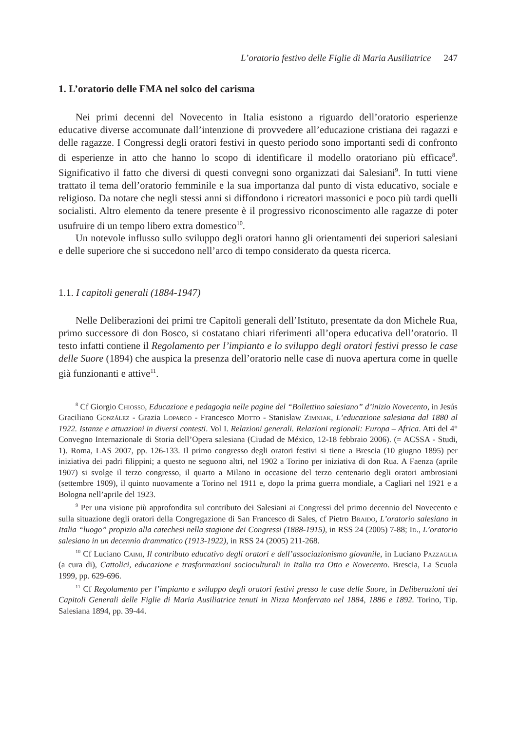L’oratorio festivo delle Figlie di Maria Ausiliatrice 247
1. L’oratorio delle FMA nel solco del carisma
Nei primi decenni del Novecento in Italia esistono a riguardo dell’oratorio esperienze educative diverse accomunate dall’intenzione di provvedere all’educazione cristiana dei ragazzi e delle ragazze. I Congressi degli oratori festivi in questo periodo sono importanti sedi di confronto di esperienze in atto che hanno lo scopo di identificare il modello oratoriano più efficace<sup>8</sup>. Significativo il fatto che diversi di questi convegni sono organizzati dai Salesiani<sup>9</sup>. In tutti viene trattato il tema dell’oratorio femminile e la sua importanza dal punto di vista educativo, sociale e religioso. Da notare che negli stessi anni si diffondono i ricreatori massonici e poco più tardi quelli socialisti. Altro elemento da tenere presente è il progressivo riconoscimento alle ragazze di poter usufruire di un tempo libero extra domestico<sup>10</sup>.
Un notevole influsso sullo sviluppo degli oratori hanno gli orientamenti dei superiori salesiani e delle superiore che si succedono nell’arco di tempo considerato da questa ricerca.
1.1. I capitoli generali (1884-1947)
Nelle Deliberazioni dei primi tre Capitoli generali dell’Istituto, presentate da don Michele Rua, primo successore di don Bosco, si costatano chiari riferimenti all’opera educativa dell’oratorio. Il testo infatti contiene il Regolamento per l’impianto e lo sviluppo degli oratori festivi presso le case delle Suore (1894) che auspica la presenza dell’oratorio nelle case di nuova apertura come in quelle già funzionanti e attive<sup>11</sup>.
<sup>8</sup> Cf Giorgio Chiosso, Educazione e pedagogia nelle pagine del “Bollettino salesiano” d’inizio Novecento, in Jesús Graciliano González - Grazia Loparco - Francesco Motto - Stanisław Zimniak, L’educazione salesiana dal 1880 al 1922. Istanze e attuazioni in diversi contesti. Vol I. Relazioni generali. Relazioni regionali: Europa – Africa. Atti del 4° Convegno Internazionale di Storia dell’Opera salesiana (Ciudad de México, 12-18 febbraio 2006). (= ACSSA - Studi, 1). Roma, LAS 2007, pp. 126-133. Il primo congresso degli oratori festivi si tiene a Brescia (10 giugno 1895) per iniziativa dei padri filippini; a questo ne seguono altri, nel 1902 a Torino per iniziativa di don Rua. A Faenza (aprile 1907) si svolge il terzo congresso, il quarto a Milano in occasione del terzo centenario degli oratori ambrosiani (settembre 1909), il quinto nuovamente a Torino nel 1911 e, dopo la prima guerra mondiale, a Cagliari nel 1921 e a Bologna nell’aprile del 1923.
<sup>9</sup> Per una visione più approfondita sul contributo dei Salesiani ai Congressi del primo decennio del Novecento e sulla situazione degli oratori della Congregazione di San Francesco di Sales, cf Pietro Braido, L’oratorio salesiano in Italia “luogo” propizio alla catechesi nella stagione dei Congressi (1888-1915), in RSS 24 (2005) 7-88; Id., L’oratorio salesiano in un decennio drammatico (1913-1922), in RSS 24 (2005) 211-268.
<sup>10</sup> Cf Luciano Caimi, Il contributo educativo degli oratori e dell’associazionismo giovanile, in Luciano Pazzaglia (a cura di), Cattolici, educazione e trasformazioni socioculturali in Italia tra Otto e Novecento. Brescia, La Scuola 1999, pp. 629-696.
<sup>11</sup> Cf Regolamento per l’impianto e sviluppo degli oratori festivi presso le case delle Suore, in Deliberazioni dei Capitoli Generali delle Figlie di Maria Ausiliatrice tenuti in Nizza Monferrato nel 1884, 1886 e 1892. Torino, Tip. Salesiana 1894, pp. 39-44.